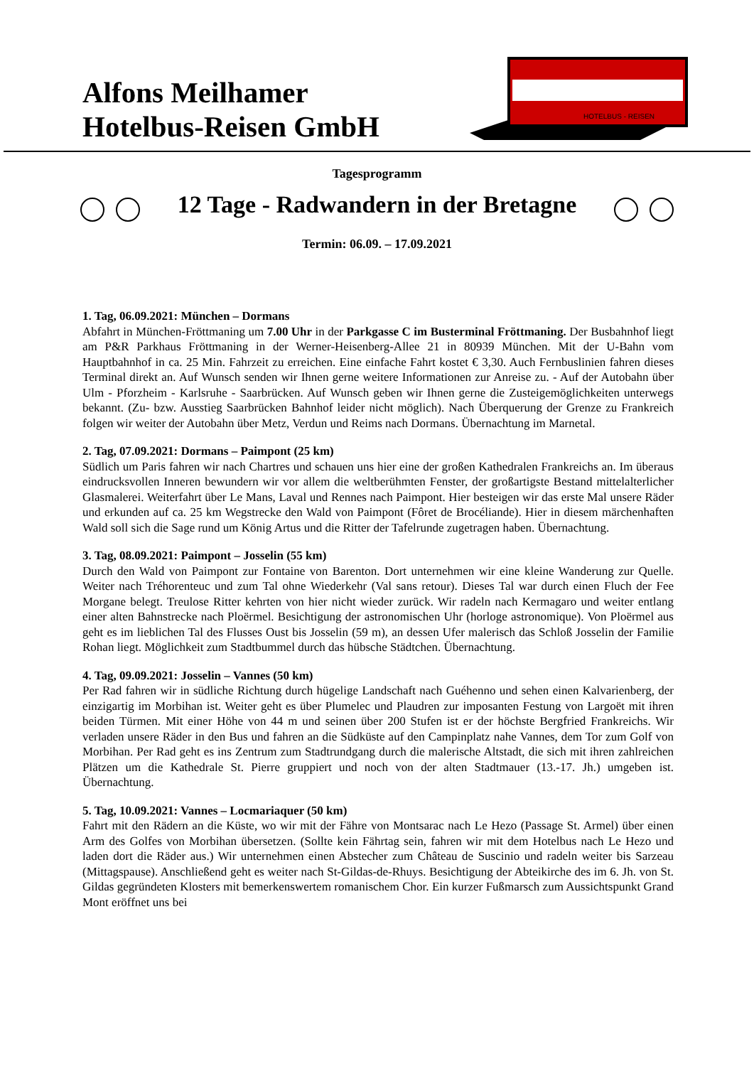Alfons Meilhamer
Hotelbus-Reisen GmbH
HOTELBUS - REISEN
Tagesprogramm
12 Tage - Radwandern in der Bretagne
Termin: 06.09. – 17.09.2021
1. Tag, 06.09.2021: München – Dormans
Abfahrt in München-Fröttmaning um 7.00 Uhr in der Parkgasse C im Busterminal Fröttmaning. Der Busbahnhof liegt am P&R Parkhaus Fröttmaning in der Werner-Heisenberg-Allee 21 in 80939 München. Mit der U-Bahn vom Hauptbahnhof in ca. 25 Min. Fahrzeit zu erreichen. Eine einfache Fahrt kostet € 3,30. Auch Fernbuslinien fahren dieses Terminal direkt an. Auf Wunsch senden wir Ihnen gerne weitere Informationen zur Anreise zu. - Auf der Autobahn über Ulm - Pforzheim - Karlsruhe - Saarbrücken. Auf Wunsch geben wir Ihnen gerne die Zusteigemöglichkeiten unterwegs bekannt. (Zu- bzw. Ausstieg Saarbrücken Bahnhof leider nicht möglich). Nach Überquerung der Grenze zu Frankreich folgen wir weiter der Autobahn über Metz, Verdun und Reims nach Dormans. Übernachtung im Marnetal.
2. Tag, 07.09.2021: Dormans – Paimpont (25 km)
Südlich um Paris fahren wir nach Chartres und schauen uns hier eine der großen Kathedralen Frankreichs an. Im überaus eindrucksvollen Inneren bewundern wir vor allem die weltberühmten Fenster, der großartigste Bestand mittelalterlicher Glasmalerei. Weiterfahrt über Le Mans, Laval und Rennes nach Paimpont. Hier besteigen wir das erste Mal unsere Räder und erkunden auf ca. 25 km Wegstrecke den Wald von Paimpont (Fôret de Brocéliande). Hier in diesem märchenhaften Wald soll sich die Sage rund um König Artus und die Ritter der Tafelrunde zugetragen haben. Übernachtung.
3. Tag, 08.09.2021: Paimpont – Josselin (55 km)
Durch den Wald von Paimpont zur Fontaine von Barenton. Dort unternehmen wir eine kleine Wanderung zur Quelle. Weiter nach Tréhorenteuc und zum Tal ohne Wiederkehr (Val sans retour). Dieses Tal war durch einen Fluch der Fee Morgane belegt. Treulose Ritter kehrten von hier nicht wieder zurück. Wir radeln nach Kermagaro und weiter entlang einer alten Bahnstrecke nach Ploërmel. Besichtigung der astronomischen Uhr (horloge astronomique). Von Ploërmel aus geht es im lieblichen Tal des Flusses Oust bis Josselin (59 m), an dessen Ufer malerisch das Schloß Josselin der Familie Rohan liegt. Möglichkeit zum Stadtbummel durch das hübsche Städtchen. Übernachtung.
4. Tag, 09.09.2021: Josselin – Vannes (50 km)
Per Rad fahren wir in südliche Richtung durch hügelige Landschaft nach Guéhenno und sehen einen Kalvarienberg, der einzigartig im Morbihan ist. Weiter geht es über Plumelec und Plaudren zur imposanten Festung von Largoët mit ihren beiden Türmen. Mit einer Höhe von 44 m und seinen über 200 Stufen ist er der höchste Bergfried Frankreichs. Wir verladen unsere Räder in den Bus und fahren an die Südküste auf den Campinplatz nahe Vannes, dem Tor zum Golf von Morbihan. Per Rad geht es ins Zentrum zum Stadtrundgang durch die malerische Altstadt, die sich mit ihren zahlreichen Plätzen um die Kathedrale St. Pierre gruppiert und noch von der alten Stadtmauer (13.-17. Jh.) umgeben ist. Übernachtung.
5. Tag, 10.09.2021: Vannes – Locmariaquer (50 km)
Fahrt mit den Rädern an die Küste, wo wir mit der Fähre von Montsarac nach Le Hezo (Passage St. Armel) über einen Arm des Golfes von Morbihan übersetzen. (Sollte kein Fährtag sein, fahren wir mit dem Hotelbus nach Le Hezo und laden dort die Räder aus.) Wir unternehmen einen Abstecher zum Château de Suscinio und radeln weiter bis Sarzeau (Mittagspause). Anschließend geht es weiter nach St-Gildas-de-Rhuys. Besichtigung der Abteikirche des im 6. Jh. von St. Gildas gegründeten Klosters mit bemerkenswertem romanischem Chor. Ein kurzer Fußmarsch zum Aussichtspunkt Grand Mont eröffnet uns bei